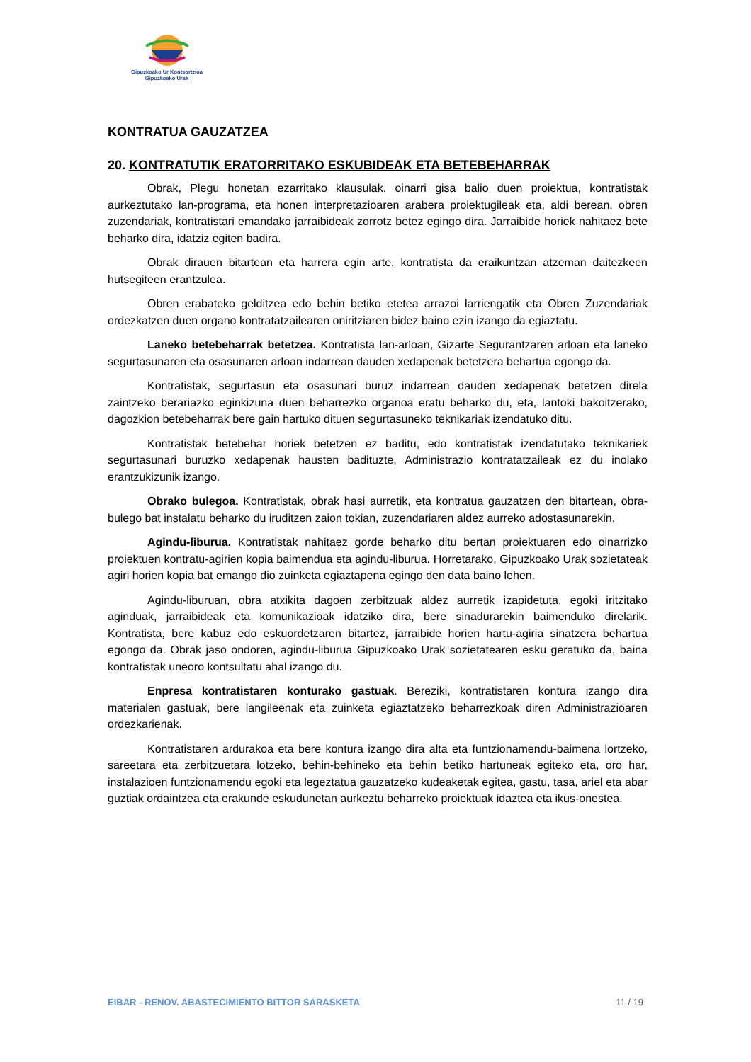Gipuzkoako Ur Kontsortzioa
Gipuzkoako Urak
KONTRATUA GAUZATZEA
20. KONTRATUTIK ERATORRITAKO ESKUBIDEAK ETA BETEBEHARRAK
Obrak, Plegu honetan ezarritako klausulak, oinarri gisa balio duen proiektua, kontratistak aurkeztutako lan-programa, eta honen interpretazioaren arabera proiektugileak eta, aldi berean, obren zuzendariak, kontratistari emandako jarraibideak zorrotz betez egingo dira. Jarraibide horiek nahitaez bete beharko dira, idatziz egiten badira.
Obrak dirauen bitartean eta harrera egin arte, kontratista da eraikuntzan atzeman daitezkeen hutsegiteen erantzulea.
Obren erabateko gelditzea edo behin betiko etetea arrazoi larriengatik eta Obren Zuzendariak ordezkatzen duen organo kontratatzailearen oniritziaren bidez baino ezin izango da egiaztatu.
Laneko betebeharrak betetzea. Kontratista lan-arloan, Gizarte Segurantzaren arloan eta laneko segurtasunaren eta osasunaren arloan indarrean dauden xedapenak betetzera behartua egongo da.
Kontratistak, segurtasun eta osasunari buruz indarrean dauden xedapenak betetzen direla zaintzeko berariazko eginkizuna duen beharrezko organoa eratu beharko du, eta, lantoki bakoitzerako, dagozkion betebeharrak bere gain hartuko dituen segurtasuneko teknikariak izendatuko ditu.
Kontratistak betebehar horiek betetzen ez baditu, edo kontratistak izendatutako teknikariek segurtasunari buruzko xedapenak hausten badituzte, Administrazio kontratatzaileak ez du inolako erantzukizunik izango.
Obrako bulegoa. Kontratistak, obrak hasi aurretik, eta kontratua gauzatzen den bitartean, obra-bulego bat instalatu beharko du iruditzen zaion tokian, zuzendariaren aldez aurreko adostasunarekin.
Agindu-liburua. Kontratistak nahitaez gorde beharko ditu bertan proiektuaren edo oinarrizko proiektuen kontratu-agirien kopia baimendua eta agindu-liburua. Horretarako, Gipuzkoako Urak sozietateak agiri horien kopia bat emango dio zuinketa egiaztapena egingo den data baino lehen.
Agindu-liburuan, obra atxikita dagoen zerbitzuak aldez aurretik izapidetuta, egoki iritzitako aginduak, jarraibideak eta komunikazioak idatziko dira, bere sinadurarekin baimenduko direlarik. Kontratista, bere kabuz edo eskuordetzaren bitartez, jarraibide horien hartu-agiria sinatzera behartua egongo da. Obrak jaso ondoren, agindu-liburua Gipuzkoako Urak sozietatearen esku geratuko da, baina kontratistak uneoro kontsultatu ahal izango du.
Enpresa kontratistaren konturako gastuak. Bereziki, kontratistaren kontura izango dira materialen gastuak, bere langileenak eta zuinketa egiaztatzeko beharrezkoak diren Administrazioaren ordezkarienak.
Kontratistaren ardurakoa eta bere kontura izango dira alta eta funtzionamendu-baimena lortzeko, sareetara eta zerbitzuetara lotzeko, behin-behineko eta behin betiko hartuneak egiteko eta, oro har, instalazioen funtzionamendu egoki eta legeztatua gauzatzeko kudeaketak egitea, gastu, tasa, ariel eta abar guztiak ordaintzea eta erakunde eskudunetan aurkeztu beharreko proiektuak idaztea eta ikus-onestea.
EIBAR - RENOV. ABASTECIMIENTO BITTOR SARASKETA 11 / 19